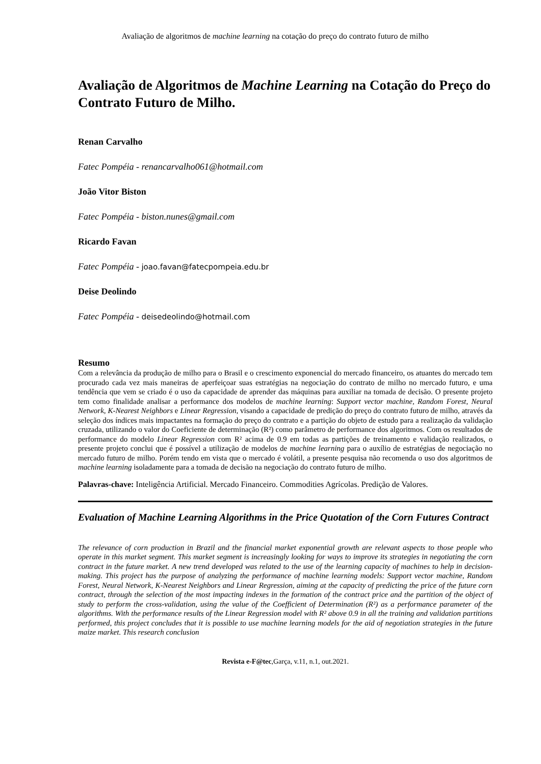Avaliação de algoritmos de machine learning na cotação do preço do contrato futuro de milho
Avaliação de Algoritmos de Machine Learning na Cotação do Preço do Contrato Futuro de Milho.
Renan Carvalho
Fatec Pompéia - renancarvalho061@hotmail.com
João Vitor Biston
Fatec Pompéia - biston.nunes@gmail.com
Ricardo Favan
Fatec Pompéia - joao.favan@fatecpompeia.edu.br
Deise Deolindo
Fatec Pompéia - deisedeolindo@hotmail.com
Resumo
Com a relevância da produção de milho para o Brasil e o crescimento exponencial do mercado financeiro, os atuantes do mercado tem procurado cada vez mais maneiras de aperfeiçoar suas estratégias na negociação do contrato de milho no mercado futuro, e uma tendência que vem se criado é o uso da capacidade de aprender das máquinas para auxiliar na tomada de decisão. O presente projeto tem como finalidade analisar a performance dos modelos de machine learning: Support vector machine, Random Forest, Neural Network, K-Nearest Neighbors e Linear Regression, visando a capacidade de predição do preço do contrato futuro de milho, através da seleção dos índices mais impactantes na formação do preço do contrato e a partição do objeto de estudo para a realização da validação cruzada, utilizando o valor do Coeficiente de determinação (R²) como parâmetro de performance dos algoritmos. Com os resultados de performance do modelo Linear Regression com R² acima de 0.9 em todas as partições de treinamento e validação realizados, o presente projeto conclui que é possível a utilização de modelos de machine learning para o auxílio de estratégias de negociação no mercado futuro de milho. Porém tendo em vista que o mercado é volátil, a presente pesquisa não recomenda o uso dos algoritmos de machine learning isoladamente para a tomada de decisão na negociação do contrato futuro de milho.
Palavras-chave: Inteligência Artificial. Mercado Financeiro. Commodities Agrícolas. Predição de Valores.
Evaluation of Machine Learning Algorithms in the Price Quotation of the Corn Futures Contract
The relevance of corn production in Brazil and the financial market exponential growth are relevant aspects to those people who operate in this market segment. This market segment is increasingly looking for ways to improve its strategies in negotiating the corn contract in the future market. A new trend developed was related to the use of the learning capacity of machines to help in decision-making. This project has the purpose of analyzing the performance of machine learning models: Support vector machine, Random Forest, Neural Network, K-Nearest Neighbors and Linear Regression, aiming at the capacity of predicting the price of the future corn contract, through the selection of the most impacting indexes in the formation of the contract price and the partition of the object of study to perform the cross-validation, using the value of the Coefficient of Determination (R²) as a performance parameter of the algorithms. With the performance results of the Linear Regression model with R² above 0.9 in all the training and validation partitions performed, this project concludes that it is possible to use machine learning models for the aid of negotiation strategies in the future maize market. This research conclusion
Revista e-F@tec,Garça, v.11, n.1, out.2021.